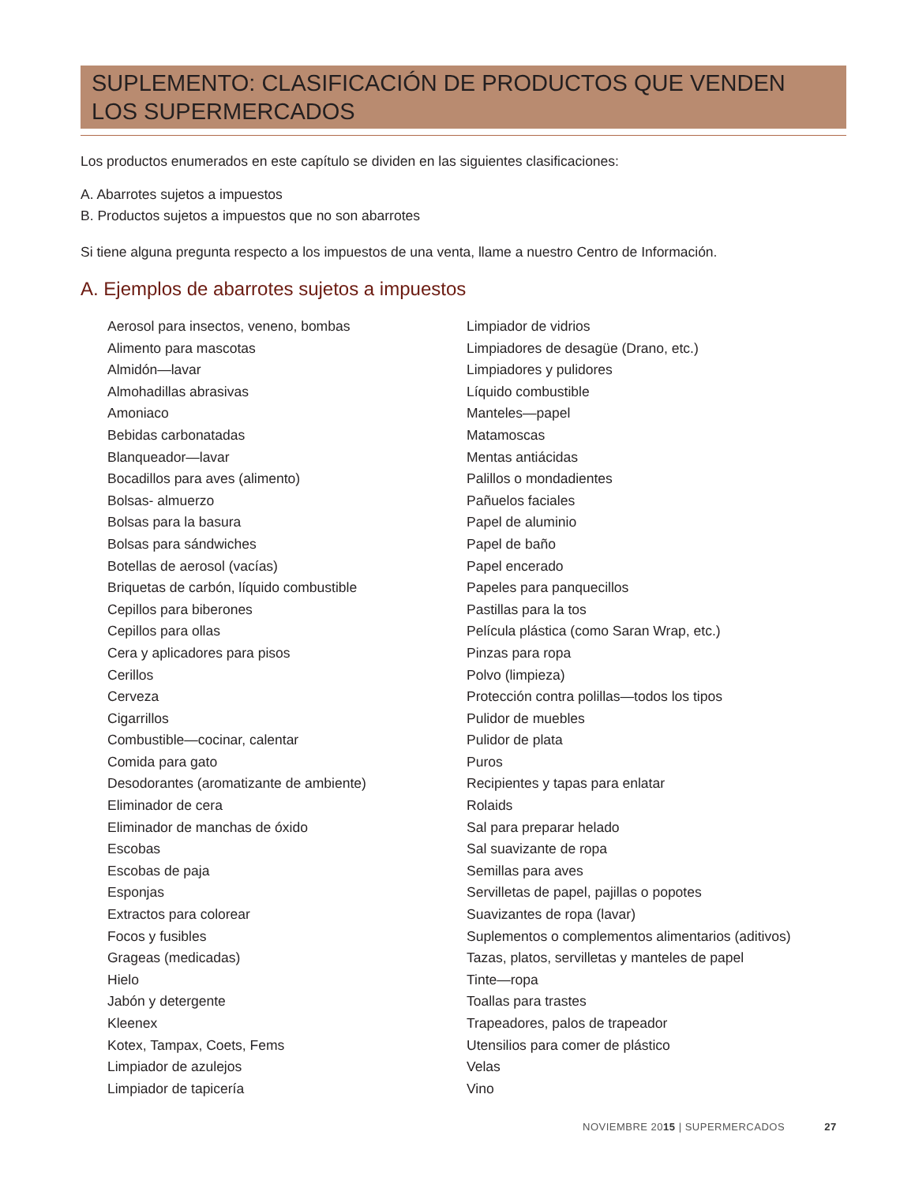SUPLEMENTO: CLASIFICACIÓN DE PRODUCTOS QUE VENDEN
LOS SUPERMERCADOS
Los productos enumerados en este capítulo se dividen en las siguientes clasificaciones:
A. Abarrotes sujetos a impuestos
B. Productos sujetos a impuestos que no son abarrotes
Si tiene alguna pregunta respecto a los impuestos de una venta, llame a nuestro Centro de Información.
A. Ejemplos de abarrotes sujetos a impuestos
Aerosol para insectos, veneno, bombas
Alimento para mascotas
Almidón—lavar
Almohadillas abrasivas
Amoniaco
Bebidas carbonatadas
Blanqueador—lavar
Bocadillos para aves (alimento)
Bolsas- almuerzo
Bolsas para la basura
Bolsas para sándwiches
Botellas de aerosol (vacías)
Briquetas de carbón, líquido combustible
Cepillos para biberones
Cepillos para ollas
Cera y aplicadores para pisos
Cerillos
Cerveza
Cigarrillos
Combustible—cocinar, calentar
Comida para gato
Desodorantes (aromatizante de ambiente)
Eliminador de cera
Eliminador de manchas de óxido
Escobas
Escobas de paja
Esponjas
Extractos para colorear
Focos y fusibles
Grageas (medicadas)
Hielo
Jabón y detergente
Kleenex
Kotex, Tampax, Coets, Fems
Limpiador de azulejos
Limpiador de tapicería
Limpiador de vidrios
Limpiadores de desagüe (Drano, etc.)
Limpiadores y pulidores
Líquido combustible
Manteles—papel
Matamoscas
Mentas antiácidas
Palillos o mondadientes
Pañuelos faciales
Papel de aluminio
Papel de baño
Papel encerado
Papeles para panquecillos
Pastillas para la tos
Película plástica (como Saran Wrap, etc.)
Pinzas para ropa
Polvo (limpieza)
Protección contra polillas—todos los tipos
Pulidor de muebles
Pulidor de plata
Puros
Recipientes y tapas para enlatar
Rolaids
Sal para preparar helado
Sal suavizante de ropa
Semillas para aves
Servilletas de papel, pajillas o popotes
Suavizantes de ropa (lavar)
Suplementos o complementos alimentarios (aditivos)
Tazas, platos, servilletas y manteles de papel
Tinte—ropa
Toallas para trastes
Trapeadores, palos de trapeador
Utensilios para comer de plástico
Velas
Vino
NOVIEMBRE 20 15 | SUPERMERCADOS 27